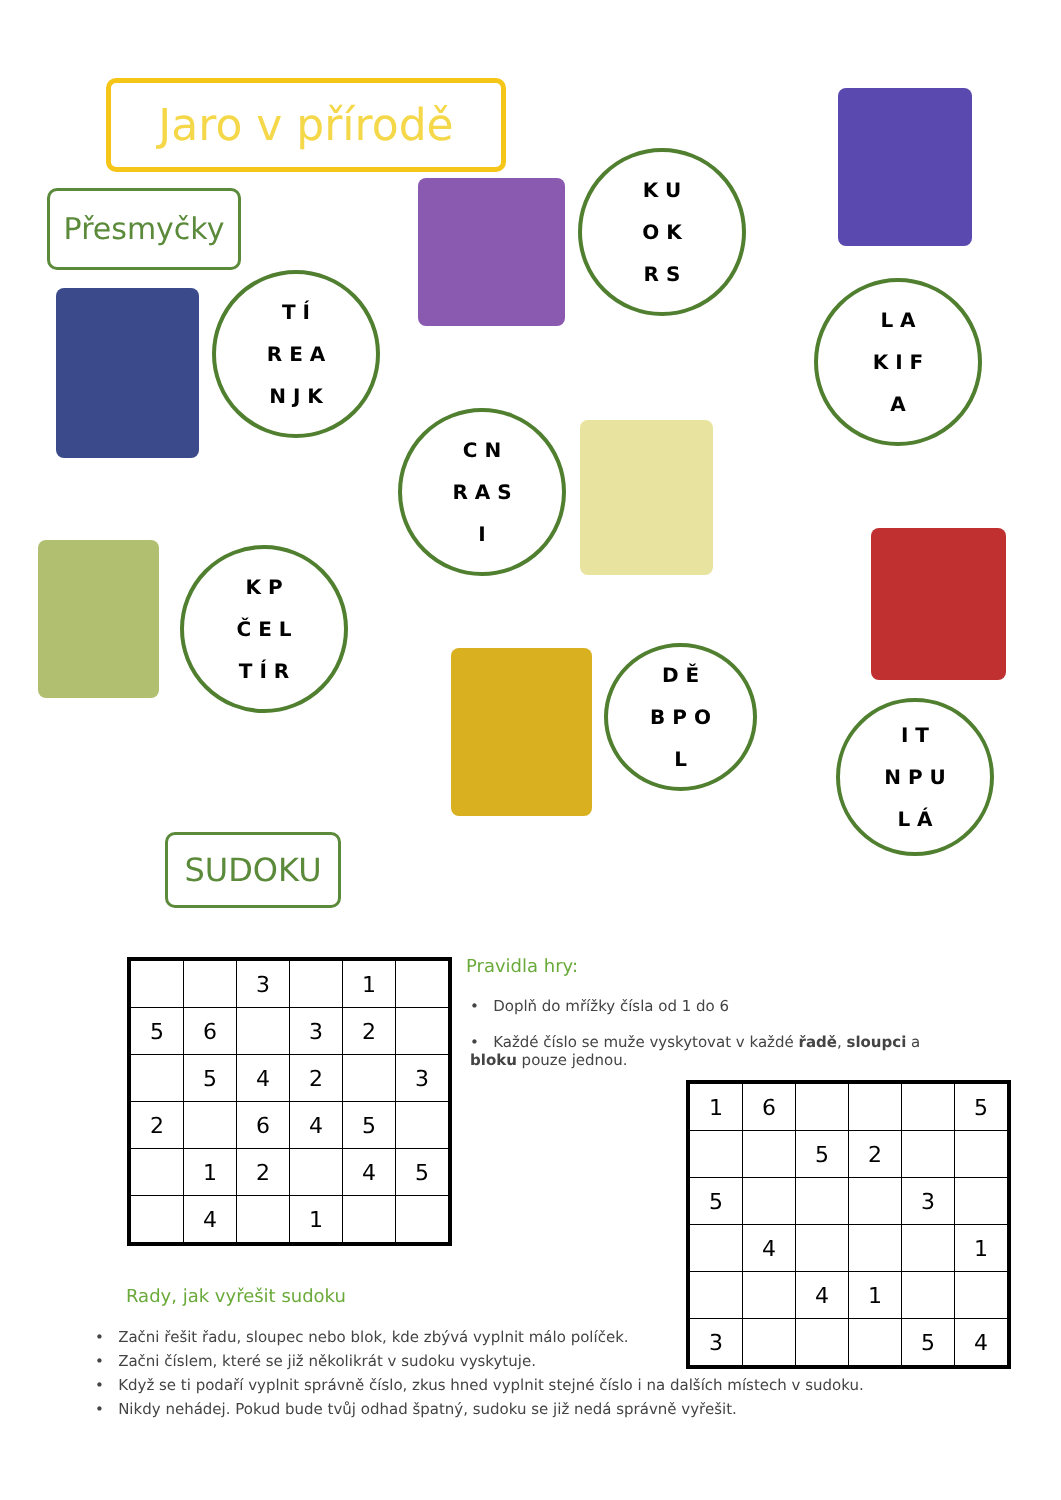Jaro v přírodě
Přesmyčky
T Í
R E A
N J K
K U
O K
R S
L A
K I F
A
C N
R A S
I
K P
Č E L
T Í R
D Ě
B P O
L
I T
N P U
L Á
SUDOKU
| | | 3 | | 1 | |
| 5 | 6 | | 3 | 2 | |
| | 5 | 4 | 2 | | 3 |
| 2 | | 6 | 4 | 5 | |
| | 1 | 2 | | 4 | 5 |
| | 4 | | 1 | | |
Pravidla hry:
• Doplň do mřížky čísla od 1 do 6
• Každé číslo se muže vyskytovat v každé řadě, sloupci a bloku pouze jednou.
| 1 | 6 | | | | 5 |
| | | 5 | 2 | | |
| 5 | | | | 3 | |
| | 4 | | | | 1 |
| | | 4 | 1 | | |
| 3 | | | | 5 | 4 |
Rady, jak vyřešit sudoku
• Začni řešit řadu, sloupec nebo blok, kde zbývá vyplnit málo políček.
• Začni číslem, které se již několikrát v sudoku vyskytuje.
• Když se ti podaří vyplnit správně číslo, zkus hned vyplnit stejné číslo i na dalších místech v sudoku.
• Nikdy nehádej. Pokud bude tvůj odhad špatný, sudoku se již nedá správně vyřešit.